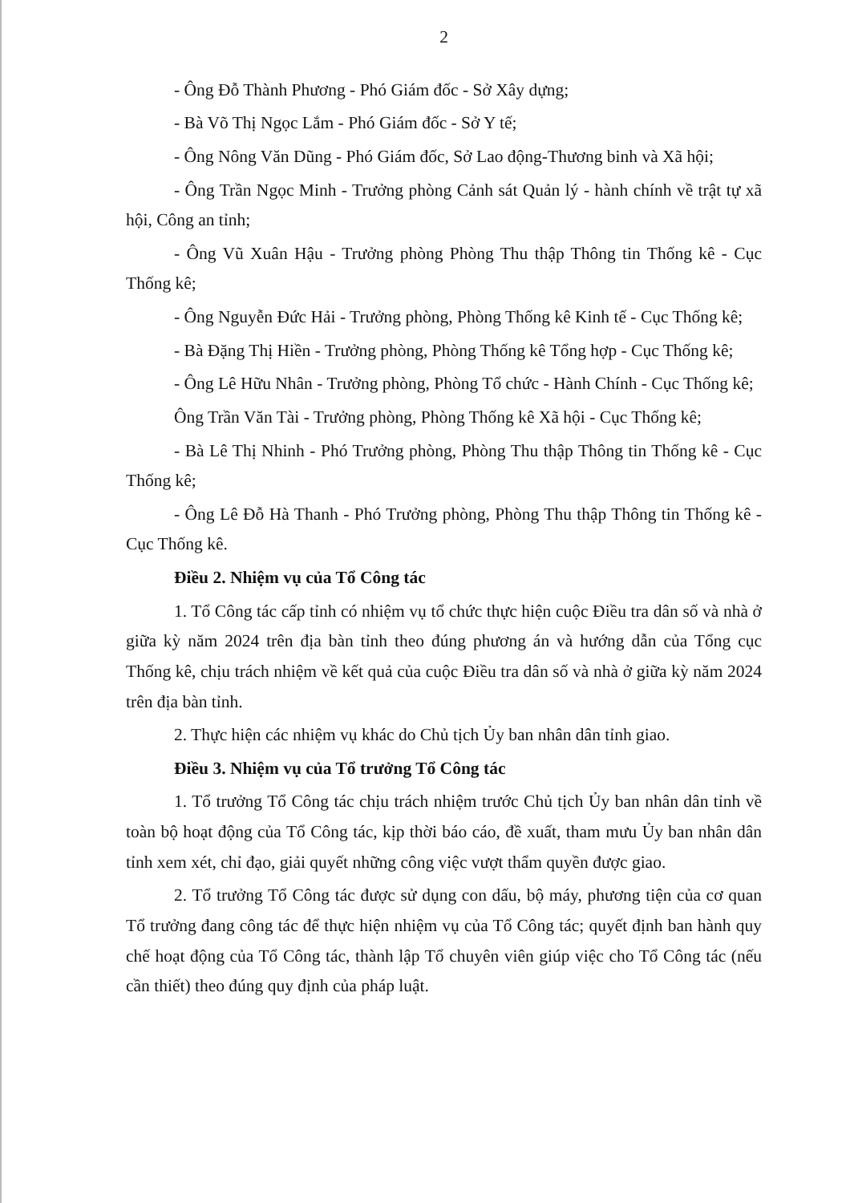2
- Ông Đỗ Thành Phương - Phó Giám đốc - Sở Xây dựng;
- Bà Võ Thị Ngọc Lắm - Phó Giám đốc - Sở Y tế;
- Ông Nông Văn Dũng - Phó Giám đốc, Sở Lao động-Thương binh và Xã hội;
- Ông Trần Ngọc Minh - Trưởng phòng Cảnh sát Quản lý - hành chính về trật tự xã hội, Công an tỉnh;
- Ông Vũ Xuân Hậu - Trưởng phòng Phòng Thu thập Thông tin Thống kê - Cục Thống kê;
- Ông Nguyễn Đức Hải - Trưởng phòng, Phòng Thống kê Kinh tế - Cục Thống kê;
- Bà Đặng Thị Hiền - Trưởng phòng, Phòng Thống kê Tổng hợp - Cục Thống kê;
- Ông Lê Hữu Nhân - Trưởng phòng, Phòng Tổ chức - Hành Chính - Cục Thống kê;
Ông Trần Văn Tài - Trưởng phòng, Phòng Thống kê Xã hội - Cục Thống kê;
- Bà Lê Thị Nhinh - Phó Trưởng phòng, Phòng Thu thập Thông tin Thống kê - Cục Thống kê;
- Ông Lê Đỗ Hà Thanh - Phó Trưởng phòng, Phòng Thu thập Thông tin Thống kê - Cục Thống kê.
Điều 2. Nhiệm vụ của Tổ Công tác
1. Tổ Công tác cấp tỉnh có nhiệm vụ tổ chức thực hiện cuộc Điều tra dân số và nhà ở giữa kỳ năm 2024 trên địa bàn tỉnh theo đúng phương án và hướng dẫn của Tổng cục Thống kê, chịu trách nhiệm về kết quả của cuộc Điều tra dân số và nhà ở giữa kỳ năm 2024 trên địa bàn tỉnh.
2. Thực hiện các nhiệm vụ khác do Chủ tịch Ủy ban nhân dân tỉnh giao.
Điều 3. Nhiệm vụ của Tổ trưởng Tổ Công tác
1. Tổ trưởng Tổ Công tác chịu trách nhiệm trước Chủ tịch Ủy ban nhân dân tỉnh về toàn bộ hoạt động của Tổ Công tác, kịp thời báo cáo, đề xuất, tham mưu Ủy ban nhân dân tỉnh xem xét, chỉ đạo, giải quyết những công việc vượt thẩm quyền được giao.
2. Tổ trưởng Tổ Công tác được sử dụng con dấu, bộ máy, phương tiện của cơ quan Tổ trưởng đang công tác để thực hiện nhiệm vụ của Tổ Công tác; quyết định ban hành quy chế hoạt động của Tổ Công tác, thành lập Tổ chuyên viên giúp việc cho Tổ Công tác (nếu cần thiết) theo đúng quy định của pháp luật.